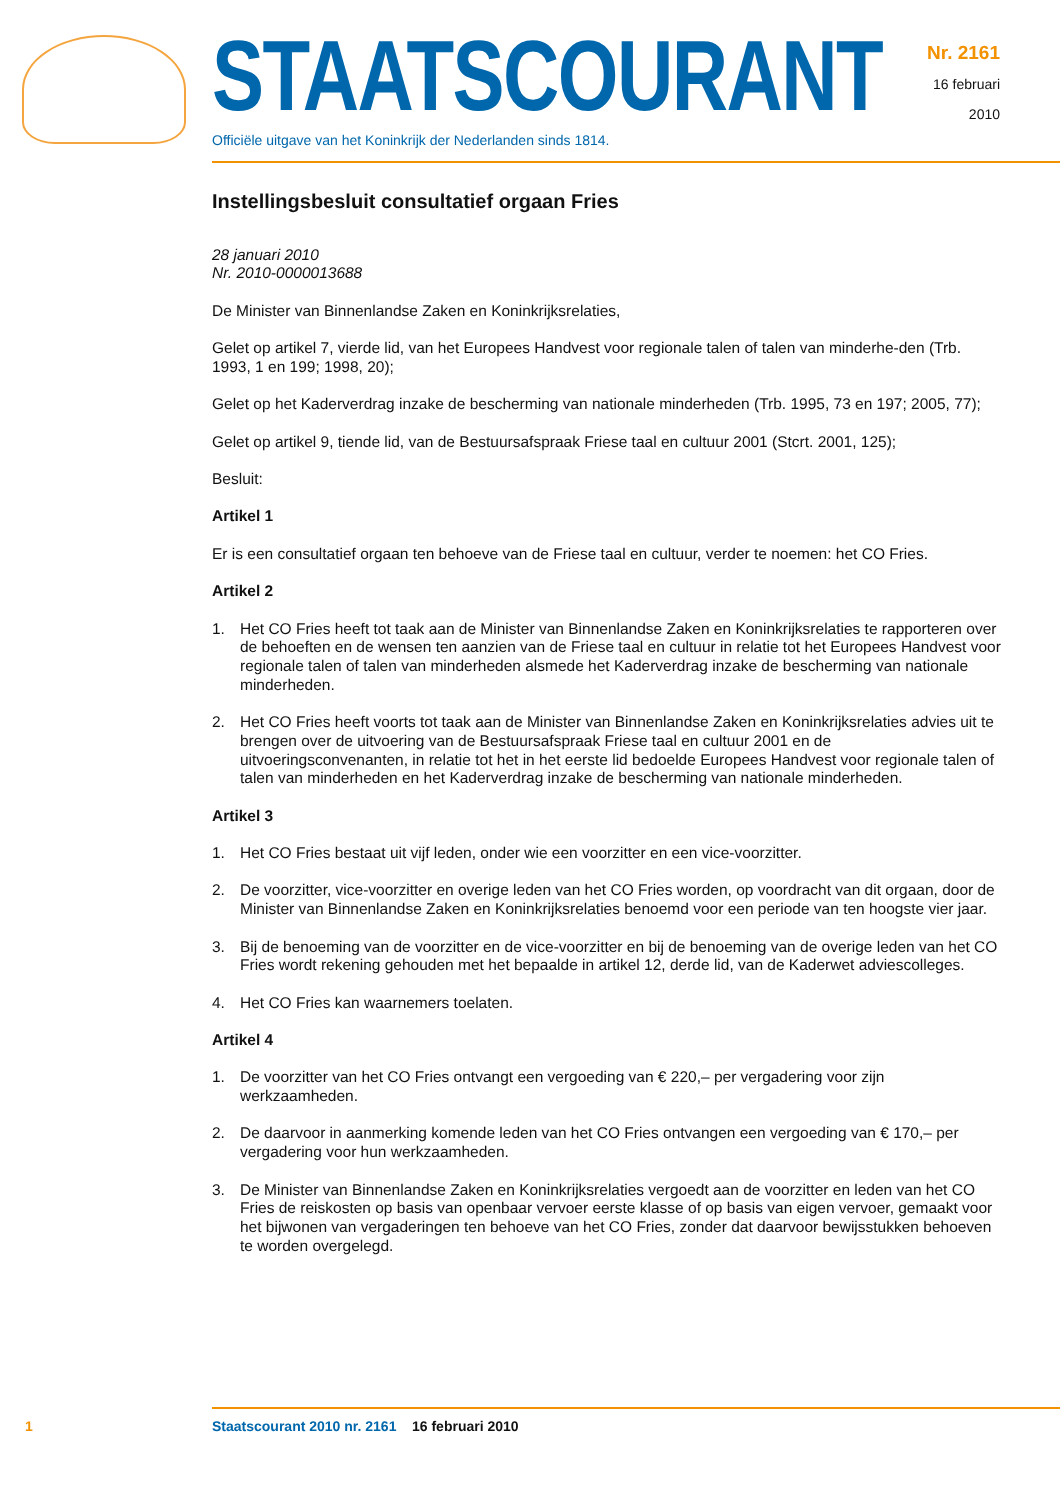STAATSCOURANT
Officiële uitgave van het Koninkrijk der Nederlanden sinds 1814.
Nr. 2161
16 februari
2010
Instellingsbesluit consultatief orgaan Fries
28 januari 2010
Nr. 2010-0000013688
De Minister van Binnenlandse Zaken en Koninkrijksrelaties,
Gelet op artikel 7, vierde lid, van het Europees Handvest voor regionale talen of talen van minderhe-den (Trb. 1993, 1 en 199; 1998, 20);
Gelet op het Kaderverdrag inzake de bescherming van nationale minderheden (Trb. 1995, 73 en 197; 2005, 77);
Gelet op artikel 9, tiende lid, van de Bestuursafspraak Friese taal en cultuur 2001 (Stcrt. 2001, 125);
Besluit:
Artikel 1
Er is een consultatief orgaan ten behoeve van de Friese taal en cultuur, verder te noemen: het CO Fries.
Artikel 2
1. Het CO Fries heeft tot taak aan de Minister van Binnenlandse Zaken en Koninkrijksrelaties te rapporteren over de behoeften en de wensen ten aanzien van de Friese taal en cultuur in relatie tot het Europees Handvest voor regionale talen of talen van minderheden alsmede het Kaderverdrag inzake de bescherming van nationale minderheden.
2. Het CO Fries heeft voorts tot taak aan de Minister van Binnenlandse Zaken en Koninkrijksrelaties advies uit te brengen over de uitvoering van de Bestuursafspraak Friese taal en cultuur 2001 en de uitvoeringsconvenanten, in relatie tot het in het eerste lid bedoelde Europees Handvest voor regionale talen of talen van minderheden en het Kaderverdrag inzake de bescherming van nationale minderheden.
Artikel 3
1. Het CO Fries bestaat uit vijf leden, onder wie een voorzitter en een vice-voorzitter.
2. De voorzitter, vice-voorzitter en overige leden van het CO Fries worden, op voordracht van dit orgaan, door de Minister van Binnenlandse Zaken en Koninkrijksrelaties benoemd voor een periode van ten hoogste vier jaar.
3. Bij de benoeming van de voorzitter en de vice-voorzitter en bij de benoeming van de overige leden van het CO Fries wordt rekening gehouden met het bepaalde in artikel 12, derde lid, van de Kaderwet adviescolleges.
4. Het CO Fries kan waarnemers toelaten.
Artikel 4
1. De voorzitter van het CO Fries ontvangt een vergoeding van € 220,– per vergadering voor zijn werkzaamheden.
2. De daarvoor in aanmerking komende leden van het CO Fries ontvangen een vergoeding van € 170,– per vergadering voor hun werkzaamheden.
3. De Minister van Binnenlandse Zaken en Koninkrijksrelaties vergoedt aan de voorzitter en leden van het CO Fries de reiskosten op basis van openbaar vervoer eerste klasse of op basis van eigen vervoer, gemaakt voor het bijwonen van vergaderingen ten behoeve van het CO Fries, zonder dat daarvoor bewijsstukken behoeven te worden overgelegd.
1 Staatscourant 2010 nr. 2161 16 februari 2010